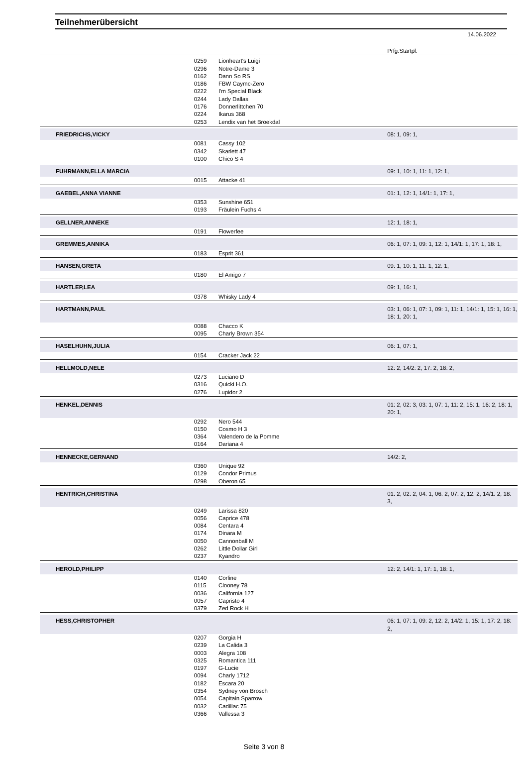Teilnehmerübersicht
14.06.2022
| | | | Prfg:Startpl. |
| | 0259 | Lionheart's Luigi | |
| | 0296 | Notre-Dame 3 | |
| | 0162 | Dann So RS | |
| | 0186 | FBW Caymc-Zero | |
| | 0222 | I'm Special Black | |
| | 0244 | Lady Dallas | |
| | 0176 | Donnerlittchen 70 | |
| | 0224 | Ikarus 368 | |
| | 0253 | Lendix van het Broekdal | |
| FRIEDRICHS,VICKY | | | 08: 1, 09: 1, |
| | 0081 | Cassy 102 | |
| | 0342 | Skarlett 47 | |
| | 0100 | Chico S 4 | |
| FUHRMANN,ELLA MARCIA | | | 09: 1, 10: 1, 11: 1, 12: 1, |
| | 0015 | Attacke 41 | |
| GAEBEL,ANNA VIANNE | | | 01: 1, 12: 1, 14/1: 1, 17: 1, |
| | 0353 | Sunshine 651 | |
| | 0193 | Fräulein Fuchs 4 | |
| GELLNER,ANNEKE | | | 12: 1, 18: 1, |
| | 0191 | Flowerfee | |
| GREMMES,ANNIKA | | | 06: 1, 07: 1, 09: 1, 12: 1, 14/1: 1, 17: 1, 18: 1, |
| | 0183 | Esprit 361 | |
| HANSEN,GRETA | | | 09: 1, 10: 1, 11: 1, 12: 1, |
| | 0180 | El Amigo 7 | |
| HARTLEP,LEA | | | 09: 1, 16: 1, |
| | 0378 | Whisky Lady 4 | |
| HARTMANN,PAUL | | | 03: 1, 06: 1, 07: 1, 09: 1, 11: 1, 14/1: 1, 15: 1, 16: 1, 18: 1, 20: 1, |
| | 0088 | Chacco K | |
| | 0095 | Charly Brown 354 | |
| HASELHUHN,JULIA | | | 06: 1, 07: 1, |
| | 0154 | Cracker Jack 22 | |
| HELLMOLD,NELE | | | 12: 2, 14/2: 2, 17: 2, 18: 2, |
| | 0273 | Luciano D | |
| | 0316 | Quicki H.O. | |
| | 0276 | Lupidor 2 | |
| HENKEL,DENNIS | | | 01: 2, 02: 3, 03: 1, 07: 1, 11: 2, 15: 1, 16: 2, 18: 1, 20: 1, |
| | 0292 | Nero 544 | |
| | 0150 | Cosmo H 3 | |
| | 0364 | Valendero de la Pomme | |
| | 0164 | Dariana 4 | |
| HENNECKE,GERNAND | | | 14/2: 2, |
| | 0360 | Unique 92 | |
| | 0129 | Condor Primus | |
| | 0298 | Oberon 65 | |
| HENTRICH,CHRISTINA | | | 01: 2, 02: 2, 04: 1, 06: 2, 07: 2, 12: 2, 14/1: 2, 18: 3, |
| | 0249 | Larissa 820 | |
| | 0056 | Caprice 478 | |
| | 0084 | Centara 4 | |
| | 0174 | Dinara M | |
| | 0050 | Cannonball M | |
| | 0262 | Little Dollar Girl | |
| | 0237 | Kyandro | |
| HEROLD,PHILIPP | | | 12: 2, 14/1: 1, 17: 1, 18: 1, |
| | 0140 | Corline | |
| | 0115 | Clooney 78 | |
| | 0036 | California 127 | |
| | 0057 | Capristo 4 | |
| | 0379 | Zed Rock H | |
| HESS,CHRISTOPHER | | | 06: 1, 07: 1, 09: 2, 12: 2, 14/2: 1, 15: 1, 17: 2, 18: 2, |
| | 0207 | Gorgia H | |
| | 0239 | La Calida 3 | |
| | 0003 | Alegra 108 | |
| | 0325 | Romantica 111 | |
| | 0197 | G-Lucie | |
| | 0094 | Charly 1712 | |
| | 0182 | Escara 20 | |
| | 0354 | Sydney von Brosch | |
| | 0054 | Capitain Sparrow | |
| | 0032 | Cadillac 75 | |
| | 0366 | Vallessa 3 | |
Seite 3 von 8